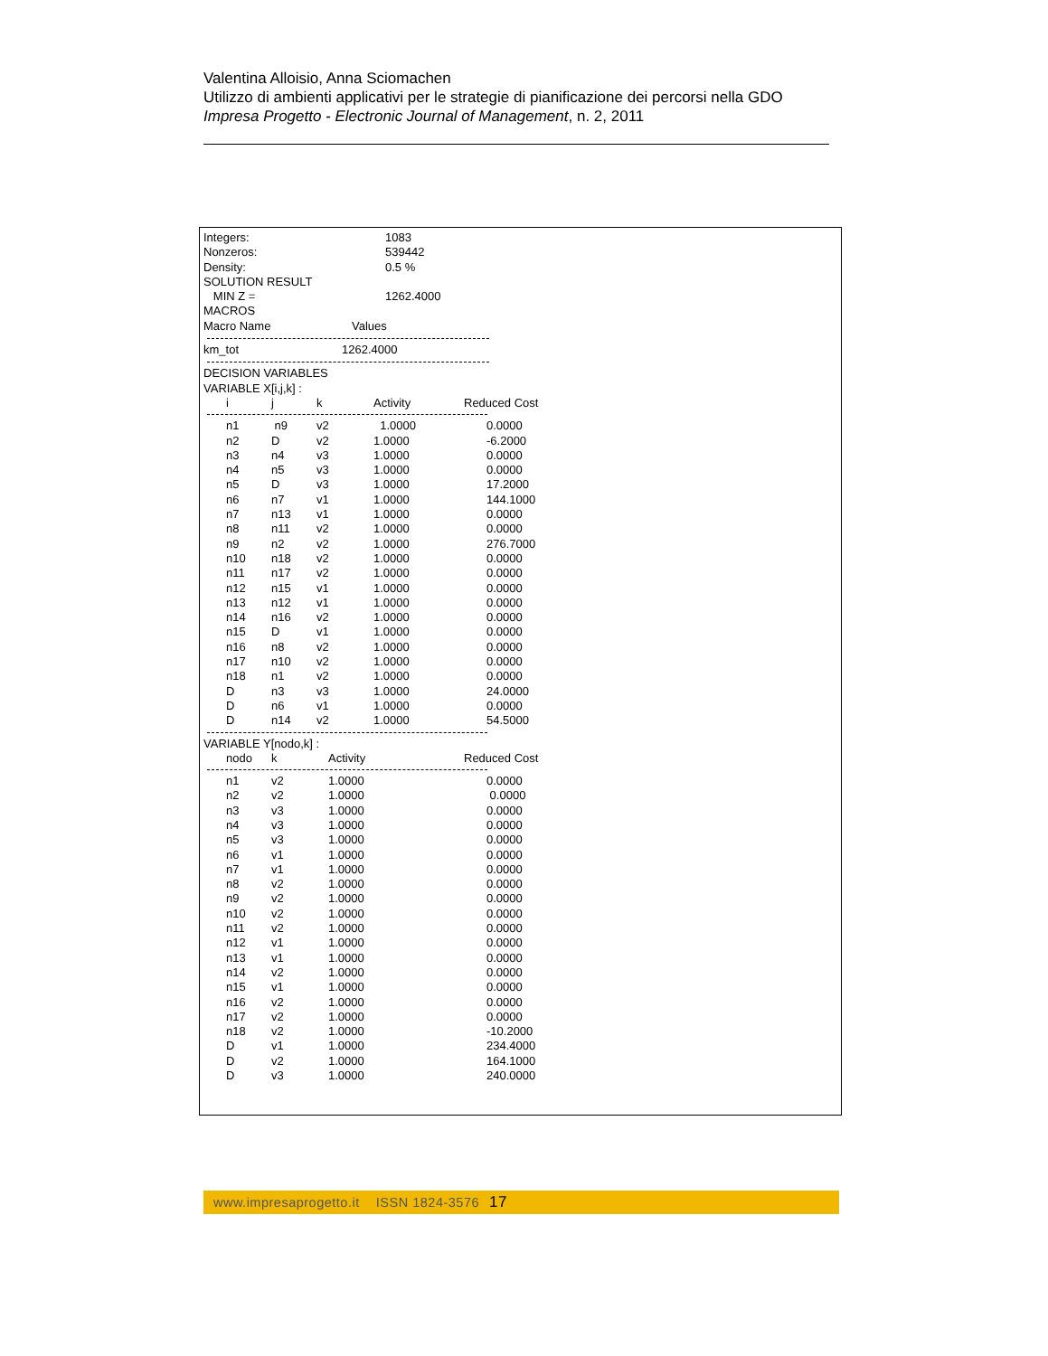Valentina Alloisio, Anna Sciomachen
Utilizzo di ambienti applicativi per le strategie di pianificazione dei percorsi nella GDO
Impresa Progetto - Electronic Journal of Management, n. 2, 2011
| Integers: | 1083 |
| Nonzeros: | 539442 |
| Density: | 0.5 % |
| SOLUTION RESULT | |
| MIN Z = | 1262.4000 |
| MACROS | |
| Macro Name | Values |
| km_tot | 1262.4000 |
DECISION VARIABLES
VARIABLE X[i,j,k] :
| i | j | k | Activity | Reduced Cost |
| --- | --- | --- | --- | --- |
| n1 | n9 | v2 | 1.0000 | 0.0000 |
| n2 | D | v2 | 1.0000 | -6.2000 |
| n3 | n4 | v3 | 1.0000 | 0.0000 |
| n4 | n5 | v3 | 1.0000 | 0.0000 |
| n5 | D | v3 | 1.0000 | 17.2000 |
| n6 | n7 | v1 | 1.0000 | 144.1000 |
| n7 | n13 | v1 | 1.0000 | 0.0000 |
| n8 | n11 | v2 | 1.0000 | 0.0000 |
| n9 | n2 | v2 | 1.0000 | 276.7000 |
| n10 | n18 | v2 | 1.0000 | 0.0000 |
| n11 | n17 | v2 | 1.0000 | 0.0000 |
| n12 | n15 | v1 | 1.0000 | 0.0000 |
| n13 | n12 | v1 | 1.0000 | 0.0000 |
| n14 | n16 | v2 | 1.0000 | 0.0000 |
| n15 | D | v1 | 1.0000 | 0.0000 |
| n16 | n8 | v2 | 1.0000 | 0.0000 |
| n17 | n10 | v2 | 1.0000 | 0.0000 |
| n18 | n1 | v2 | 1.0000 | 0.0000 |
| D | n3 | v3 | 1.0000 | 24.0000 |
| D | n6 | v1 | 1.0000 | 0.0000 |
| D | n14 | v2 | 1.0000 | 54.5000 |
VARIABLE Y[nodo,k] :
| nodo | k | Activity | Reduced Cost |
| --- | --- | --- | --- |
| n1 | v2 | 1.0000 | 0.0000 |
| n2 | v2 | 1.0000 | 0.0000 |
| n3 | v3 | 1.0000 | 0.0000 |
| n4 | v3 | 1.0000 | 0.0000 |
| n5 | v3 | 1.0000 | 0.0000 |
| n6 | v1 | 1.0000 | 0.0000 |
| n7 | v1 | 1.0000 | 0.0000 |
| n8 | v2 | 1.0000 | 0.0000 |
| n9 | v2 | 1.0000 | 0.0000 |
| n10 | v2 | 1.0000 | 0.0000 |
| n11 | v2 | 1.0000 | 0.0000 |
| n12 | v1 | 1.0000 | 0.0000 |
| n13 | v1 | 1.0000 | 0.0000 |
| n14 | v2 | 1.0000 | 0.0000 |
| n15 | v1 | 1.0000 | 0.0000 |
| n16 | v2 | 1.0000 | 0.0000 |
| n17 | v2 | 1.0000 | 0.0000 |
| n18 | v2 | 1.0000 | -10.2000 |
| D | v1 | 1.0000 | 234.4000 |
| D | v2 | 1.0000 | 164.1000 |
| D | v3 | 1.0000 | 240.0000 |
www.impresaprogetto.it ISSN 1824-3576 17